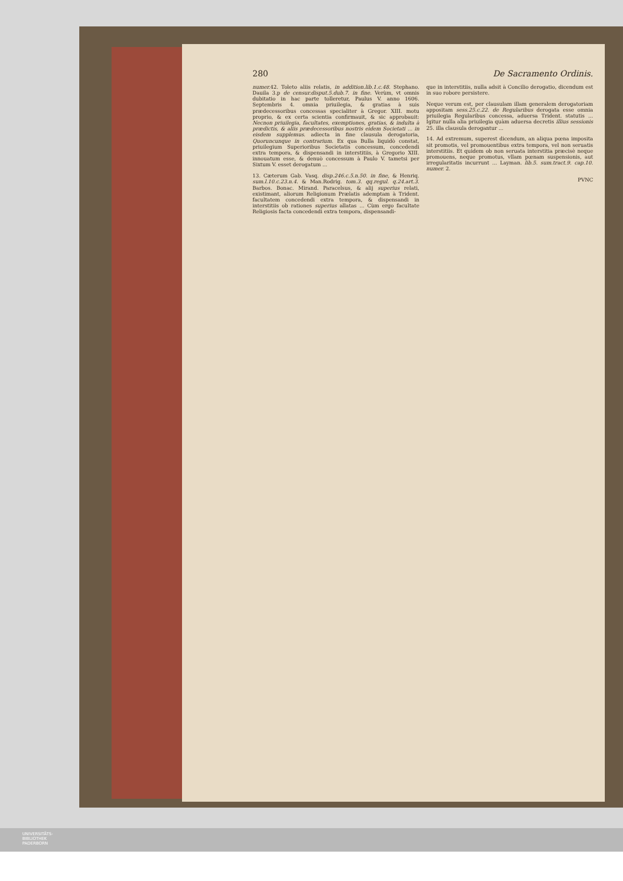280 De Sacramento Ordinis.
numer. 42. Toleto aliis relatis, in addition.lib.1.c.48. Stephano. Dauila 3.p de censur.disput.5.dub.7. in fine. Verùm, vt omnis dubitatio in hac parte tolleretur, Paulus V. anno 1606. Septembris 4. omnia priuilegia, & gratias à suis prædecessoribus concessas specialiter à Gregor. XIII. motu proprio, & ex certa scientia confirmauit, & sic approbauit: Necnon priuilegia, facultates, exemptiones, gratias, & indulta à prædictis, & aliis prædecessoribus nostris eidem Societati ... in eisdem supplemus. adiecta in fine clausula derogatoria, Quoruncunque in contrarium. Ex qua Bulla liquidò constat, priuilegium Superioribus Societatis concessum, concedendi extra tempora, & dispensandi in interstitiis, à Gregorio XIII. innouatum esse, & denuò concessum à Paulo V. tametsi per Sixtum V. esset derogatum ...
13. Cæterum Gab. Vasq. disp.246.c.5.n.50. in fine, & Henriq. sum.l.10.c.23.n.4. & Man.Rodrig. tom.3. qq.regul. q.24.art.3. Barbos. Bonac. Mirand. Paracelsus, & alij superius relati, existimant, aliorum Religionum Prælatis ademptam à Trident. facultatem concedendi extra tempora, & dispensandi in interstitiis ob rationes superius allatas ... Cùm ergo facultate Religiosis facta concedendi extra tempora, dispensandi-
que in interstitiis, nulla adsit à Concilio derogatio, dicendum est in suo robore persistere.
Neque verum est, per clausulam illam generalem derogatoriam appositam sess.25.c.22. de Regularibus derogata esse omnia priuilegia Regularibus concessa, aduersa Trident. statutis ... Igitur nulla alia priuilegia quàm aduersa decretis illius sessionis 25. illa clausula derogantur ...
14. Ad extremum, superest dicendum, an aliqua pœna imposita sit promotis, vel promouentibus extra tempora, vel non seruatis interstitiis. Et quidem ob non seruata interstitia præcisè neque promouens, neque promotus, vllam pœnam suspensionis, aut irregularitatis incurrunt ... Layman. lib.5. sum.tract.9. cap.10. numer. 2.
PVNC
UNIVERSITÄTS-
BIBLIOTHEK
PADERBORN